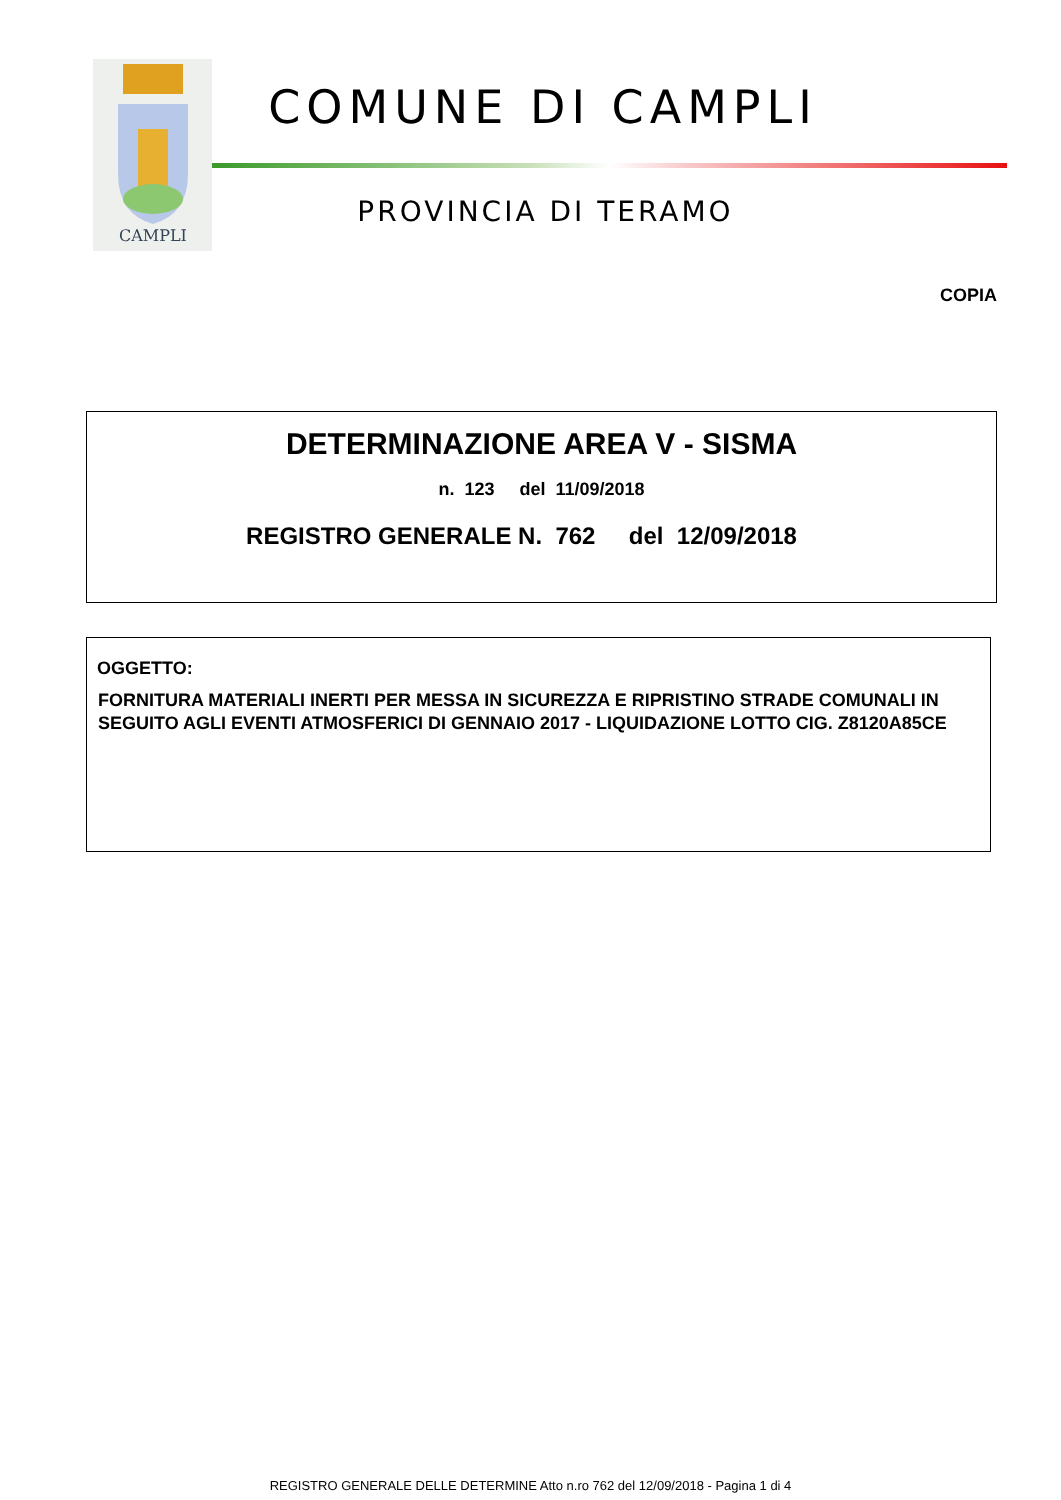CAMPLI
COMUNE DI CAMPLI
PROVINCIA DI TERAMO
COPIA
DETERMINAZIONE AREA V - SISMA
n. 123 del 11/09/2018
REGISTRO GENERALE N. 762 del 12/09/2018
OGGETTO:
FORNITURA MATERIALI INERTI PER MESSA IN SICUREZZA E RIPRISTINO STRADE COMUNALI IN SEGUITO AGLI EVENTI ATMOSFERICI DI GENNAIO 2017 - LIQUIDAZIONE LOTTO CIG. Z8120A85CE
REGISTRO GENERALE DELLE DETERMINE Atto n.ro 762 del 12/09/2018 - Pagina 1 di 4